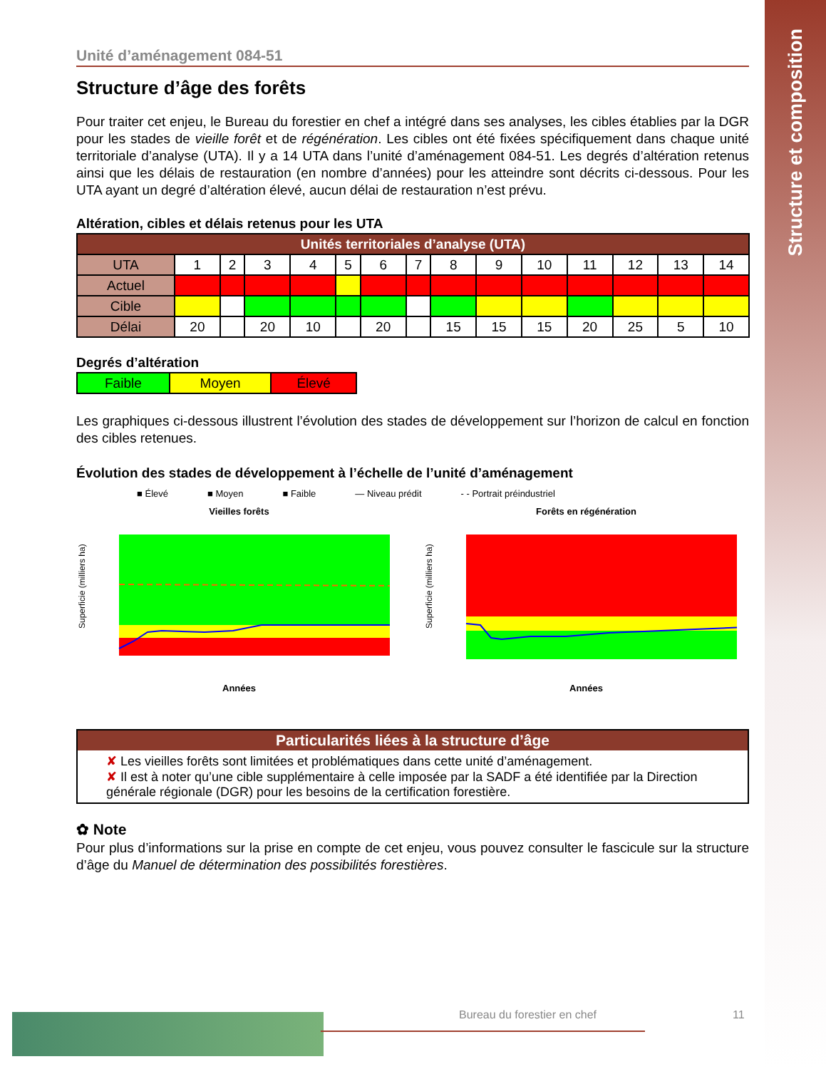Structure et composition
Unité d’aménagement 084-51
Structure d’âge des forêts
Pour traiter cet enjeu, le Bureau du forestier en chef a intégré dans ses analyses, les cibles établies par la DGR pour les stades de vieille forêt et de régénération. Les cibles ont été fixées spécifiquement dans chaque unité territoriale d’analyse (UTA). Il y a 14 UTA dans l’unité d’aménagement 084-51. Les degrés d’altération retenus ainsi que les délais de restauration (en nombre d’années) pour les atteindre sont décrits ci-dessous. Pour les UTA ayant un degré d’altération élevé, aucun délai de restauration n’est prévu.
Altération, cibles et délais retenus pour les UTA
| Unités territoriales d’analyse (UTA) | | | | | | | | | | | | | | |
| --- | --- | --- | --- | --- | --- | --- | --- | --- | --- | --- | --- | --- | --- | --- |
| UTA | 1 | 2 | 3 | 4 | 5 | 6 | 7 | 8 | 9 | 10 | 11 | 12 | 13 | 14 |
| Actuel | | | | | | | | | | | | | | |
| Cible | | | | | | | | | | | | | | |
| Délai | 20 | | 20 | 10 | | 20 | | 15 | 15 | 15 | 20 | 25 | 5 | 10 |
Degrés d’altération
| Faible | Moyen | Élevé |
Les graphiques ci-dessous illustrent l’évolution des stades de développement sur l’horizon de calcul en fonction des cibles retenues.
Évolution des stades de développement à l’échelle de l’unité d’aménagement
■ Élevé ■ Moyen ■ Faible — Niveau prédit - - Portrait préindustriel
Vieilles forêts
Superficie (milliers ha)
Années
Forêts en régénération
Superficie (milliers ha)
Années
Particularités liées à la structure d’âge
✘ Les vieilles forêts sont limitées et problématiques dans cette unité d’aménagement.
✘ Il est à noter qu’une cible supplémentaire à celle imposée par la SADF a été identifiée par la Direction générale régionale (DGR) pour les besoins de la certification forestière.
✿ Note
Pour plus d’informations sur la prise en compte de cet enjeu, vous pouvez consulter le fascicule sur la structure d’âge du Manuel de détermination des possibilités forestières.
Bureau du forestier en chef 11